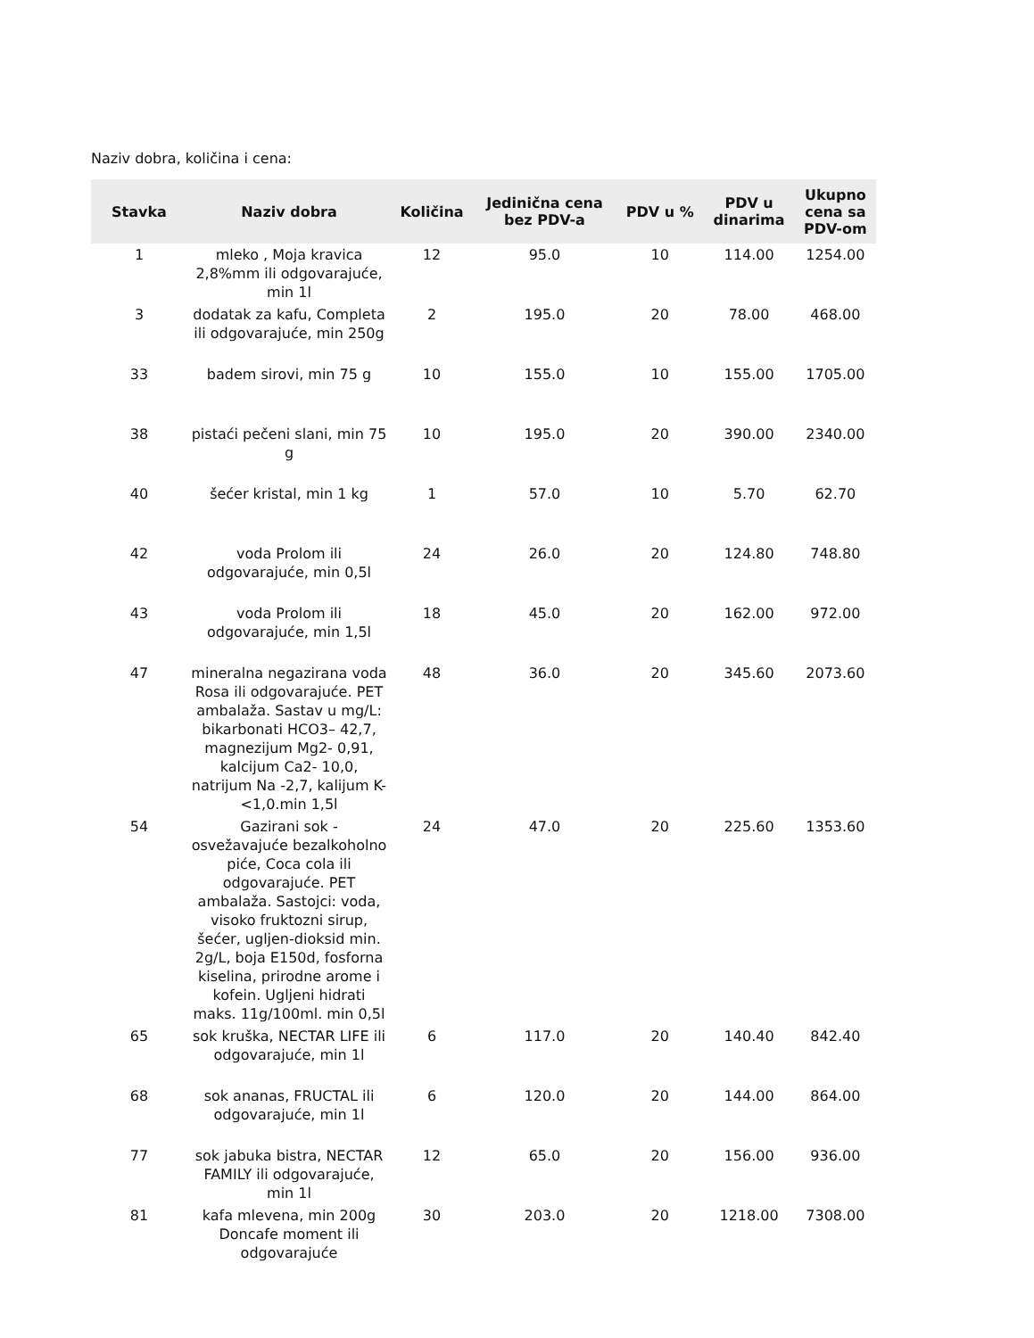Naziv dobra, količina i cena:
| Stavka | Naziv dobra | Količina | Jedinična cena bez PDV-a | PDV u % | PDV u dinarima | Ukupno cena sa PDV-om |
| --- | --- | --- | --- | --- | --- | --- |
| 1 | mleko , Moja kravica 2,8%mm ili odgovarajuće, min 1l | 12 | 95.0 | 10 | 114.00 | 1254.00 |
| 3 | dodatak za kafu, Completa ili odgovarajuće, min 250g | 2 | 195.0 | 20 | 78.00 | 468.00 |
| 33 | badem sirovi, min 75 g | 10 | 155.0 | 10 | 155.00 | 1705.00 |
| 38 | pistaći pečeni slani, min 75 g | 10 | 195.0 | 20 | 390.00 | 2340.00 |
| 40 | šećer kristal, min 1 kg | 1 | 57.0 | 10 | 5.70 | 62.70 |
| 42 | voda Prolom ili odgovarajuće, min 0,5l | 24 | 26.0 | 20 | 124.80 | 748.80 |
| 43 | voda Prolom ili odgovarajuće, min 1,5l | 18 | 45.0 | 20 | 162.00 | 972.00 |
| 47 | mineralna negazirana voda Rosa ili odgovarajuće. PET ambalaža. Sastav u mg/L: bikarbonati HCO3– 42,7, magnezijum Mg2- 0,91, kalcijum Ca2- 10,0, natrijum Na -2,7, kalijum K- <1,0.min 1,5l | 48 | 36.0 | 20 | 345.60 | 2073.60 |
| 54 | Gazirani sok - osvežavajuće bezalkoholno piće, Coca cola ili odgovarajuće. PET ambalaža. Sastojci: voda, visoko fruktozni sirup, šećer, ugljen-dioksid min. 2g/L, boja E150d, fosforna kiselina, prirodne arome i kofein. Ugljeni hidrati maks. 11g/100ml. min 0,5l | 24 | 47.0 | 20 | 225.60 | 1353.60 |
| 65 | sok kruška, NECTAR LIFE ili odgovarajuće, min 1l | 6 | 117.0 | 20 | 140.40 | 842.40 |
| 68 | sok ananas, FRUCTAL ili odgovarajuće, min 1l | 6 | 120.0 | 20 | 144.00 | 864.00 |
| 77 | sok jabuka bistra, NECTAR FAMILY ili odgovarajuće, min 1l | 12 | 65.0 | 20 | 156.00 | 936.00 |
| 81 | kafa mlevena, min 200g Doncafe moment ili odgovarajuće | 30 | 203.0 | 20 | 1218.00 | 7308.00 |